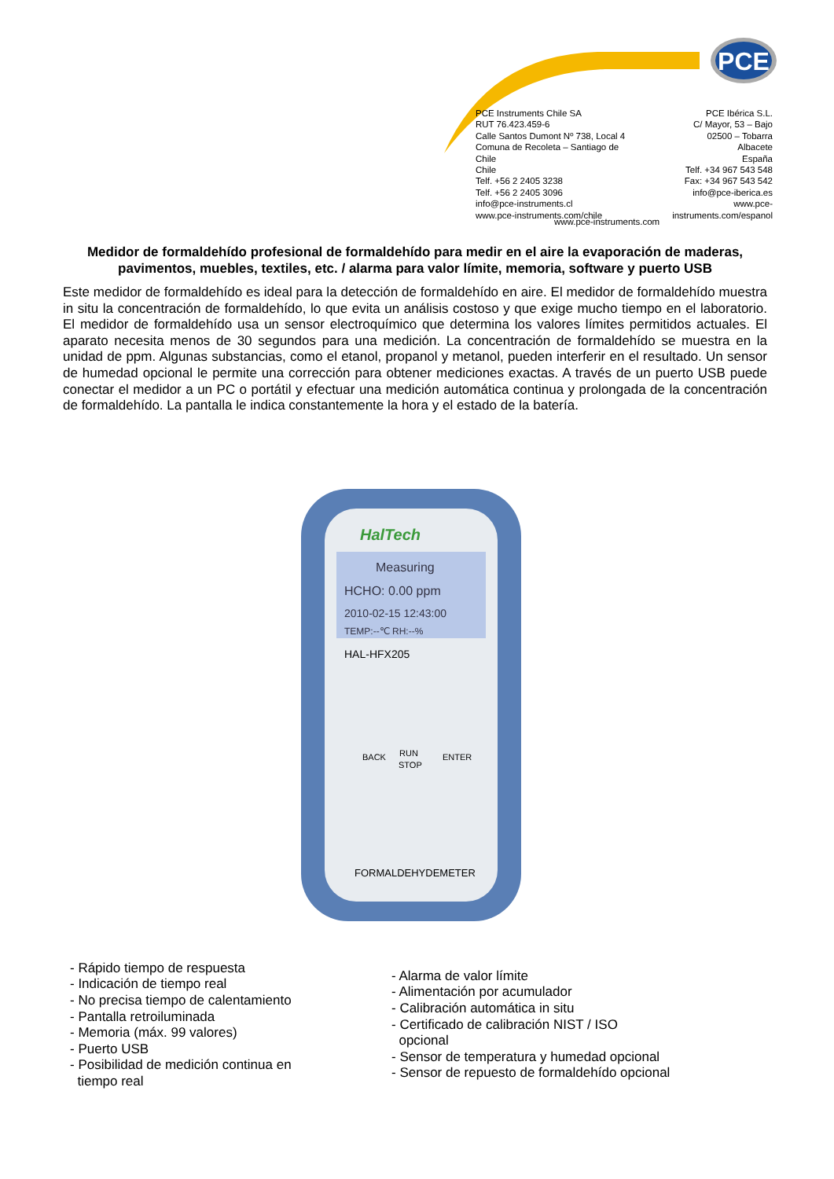PCE
PCE Instruments Chile SA
RUT 76.423.459-6
Calle Santos Dumont Nº 738, Local 4
Comuna de Recoleta – Santiago de Chile
Chile
Telf. +56 2 2405 3238
Telf. +56 2 2405 3096
info@pce-instruments.cl
www.pce-instruments.com/chile
PCE Ibérica S.L.
C/ Mayor, 53 – Bajo
02500 – Tobarra
Albacete
España
Telf. +34 967 543 548
Fax: +34 967 543 542
info@pce-iberica.es
www.pce-instruments.com/espanol
www.pce-instruments.com
Medidor de formaldehído profesional de formaldehído para medir en el aire la evaporación de maderas, pavimentos, muebles, textiles, etc. / alarma para valor límite, memoria, software y puerto USB
Este medidor de formaldehído es ideal para la detección de formaldehído en aire. El medidor de formaldehído muestra in situ la concentración de formaldehído, lo que evita un análisis costoso y que exige mucho tiempo en el laboratorio. El medidor de formaldehído usa un sensor electroquímico que determina los valores límites permitidos actuales. El aparato necesita menos de 30 segundos para una medición. La concentración de formaldehído se muestra en la unidad de ppm. Algunas substancias, como el etanol, propanol y metanol, pueden interferir en el resultado. Un sensor de humedad opcional le permite una corrección para obtener mediciones exactas. A través de un puerto USB puede conectar el medidor a un PC o portátil y efectuar una medición automática continua y prolongada de la concentración de formaldehído. La pantalla le indica constantemente la hora y el estado de la batería.
HalTech
Measuring
HCHO: 0.00 ppm
2010-02-15 12:43:00
TEMP:--℃ RH:--%
HAL-HFX205
FORMALDEHYDEMETER
BACK
RUN
STOP
ENTER
- Rápido tiempo de respuesta
- Indicación de tiempo real
- No precisa tiempo de calentamiento
- Pantalla retroiluminada
- Memoria (máx. 99 valores)
- Puerto USB
- Posibilidad de medición continua en
tiempo real
- Alarma de valor límite
- Alimentación por acumulador
- Calibración automática in situ
- Certificado de calibración NIST / ISO
opcional
- Sensor de temperatura y humedad opcional
- Sensor de repuesto de formaldehído opcional